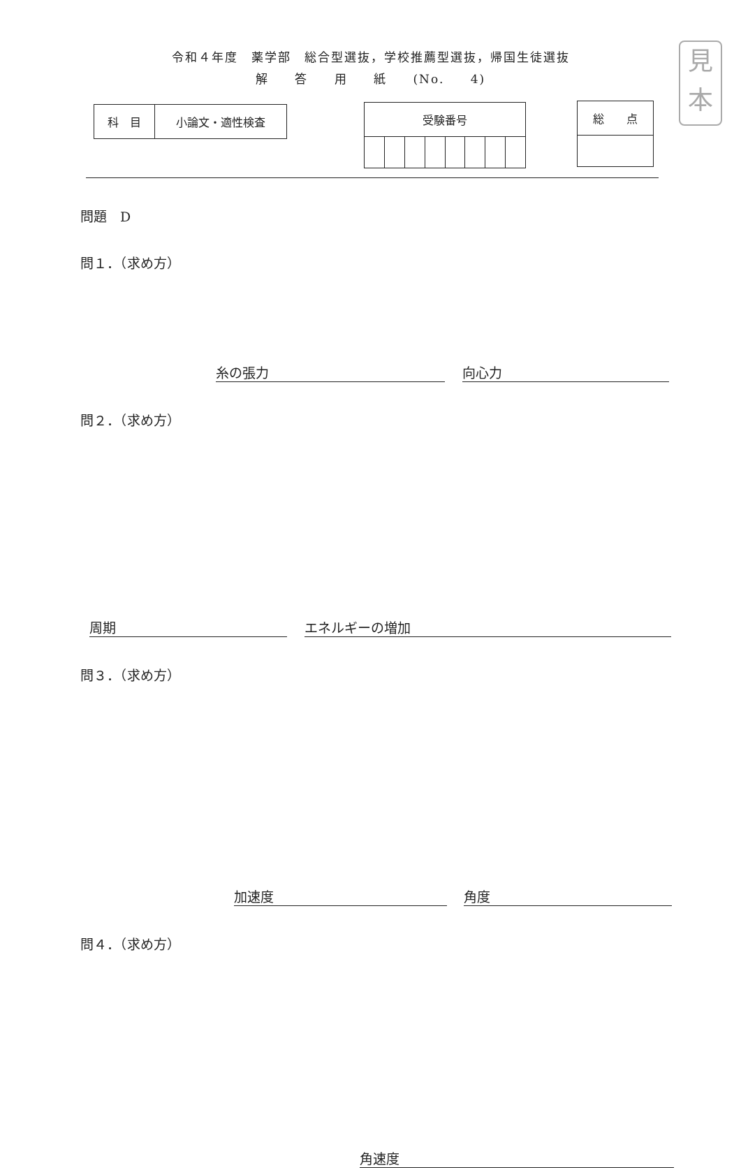見
本
令和４年度　薬学部　総合型選抜，学校推薦型選抜，帰国生徒選抜
解 答 用 紙 (No. 4)
| 科 目 | 小論文・適性検査 |
| 受験番号 | | | | | | | |
| 総 点 |
問題　D
問１．（求め方）
糸の張力 向心力
問２．（求め方）
周期 エネルギーの増加
問３．（求め方）
加速度 角度
問４．（求め方）
角速度